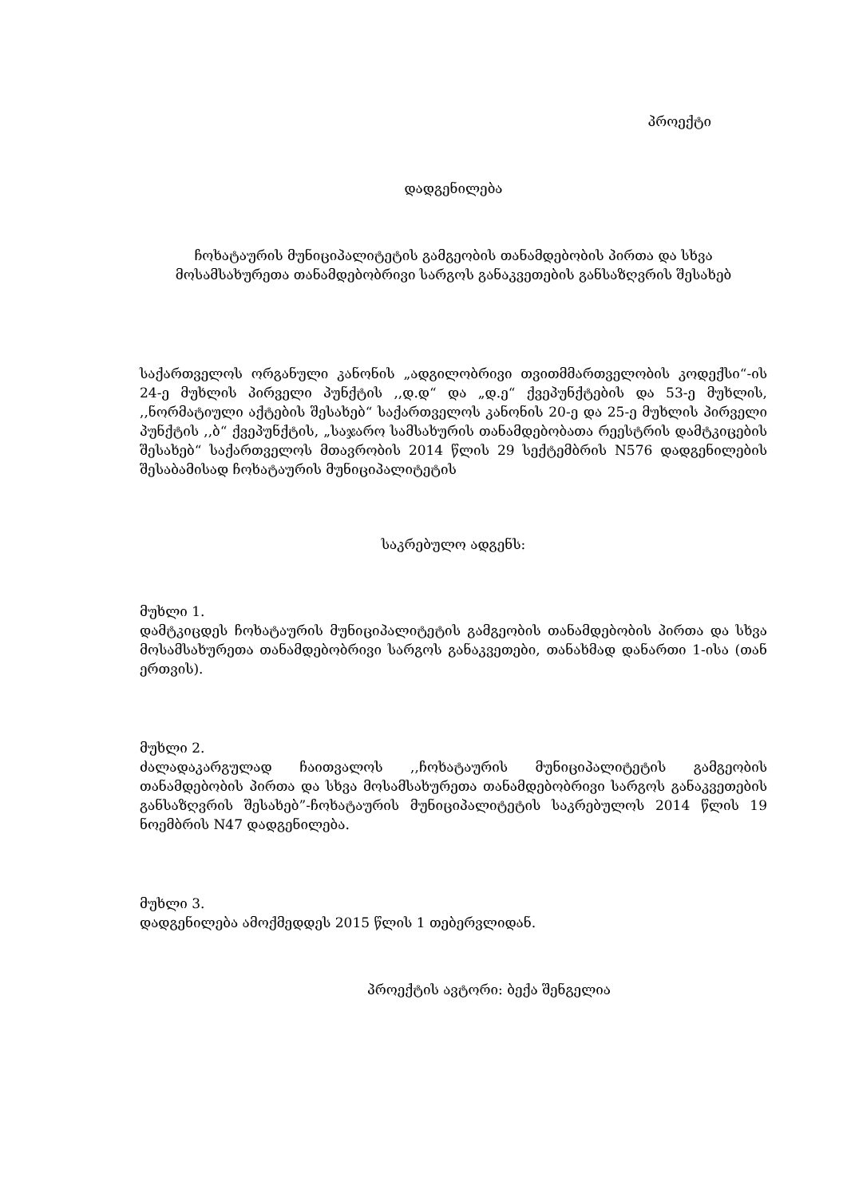პროექტი
დადგენილება
ჩოხატაურის მუნიციპალიტეტის გამგეობის თანამდებობის პირთა და სხვა მოსამსახურეთა თანამდებობრივი სარგოს განაკვეთების განსაზღვრის შესახებ
საქართველოს ორგანული კანონის „ადგილობრივი თვითმმართველობის კოდექსი“-ის 24-ე მუხლის პირველი პუნქტის ,,დ.დ“ და „დ.ე“ ქვეპუნქტების და 53-ე მუხლის, ,,ნორმატიული აქტების შესახებ“ საქართველოს კანონის 20-ე და 25-ე მუხლის პირველი პუნქტის ,,ბ“ ქვეპუნქტის, „საჯარო სამსახურის თანამდებობათა რეესტრის დამტკიცების შესახებ“ საქართველოს მთავრობის 2014 წლის 29 სექტემბრის N576 დადგენილების შესაბამისად ჩოხატაურის მუნიციპალიტეტის
საკრებულო ადგენს:
მუხლი 1.
დამტკიცდეს ჩოხატაურის მუნიციპალიტეტის გამგეობის თანამდებობის პირთა და სხვა მოსამსახურეთა თანამდებობრივი სარგოს განაკვეთები, თანახმად დანართი 1-ისა (თან ერთვის).
მუხლი 2.
ძალადაკარგულად ჩაითვალოს ,,ჩოხატაურის მუნიციპალიტეტის გამგეობის თანამდებობის პირთა და სხვა მოსამსახურეთა თანამდებობრივი სარგოს განაკვეთების განსაზღვრის შესახებ”-ჩოხატაურის მუნიციპალიტეტის საკრებულოს 2014 წლის 19 ნოემბრის N47 დადგენილება.
მუხლი 3.
დადგენილება ამოქმედდეს 2015 წლის 1 თებერვლიდან.
პროექტის ავტორი: ბექა შენგელია